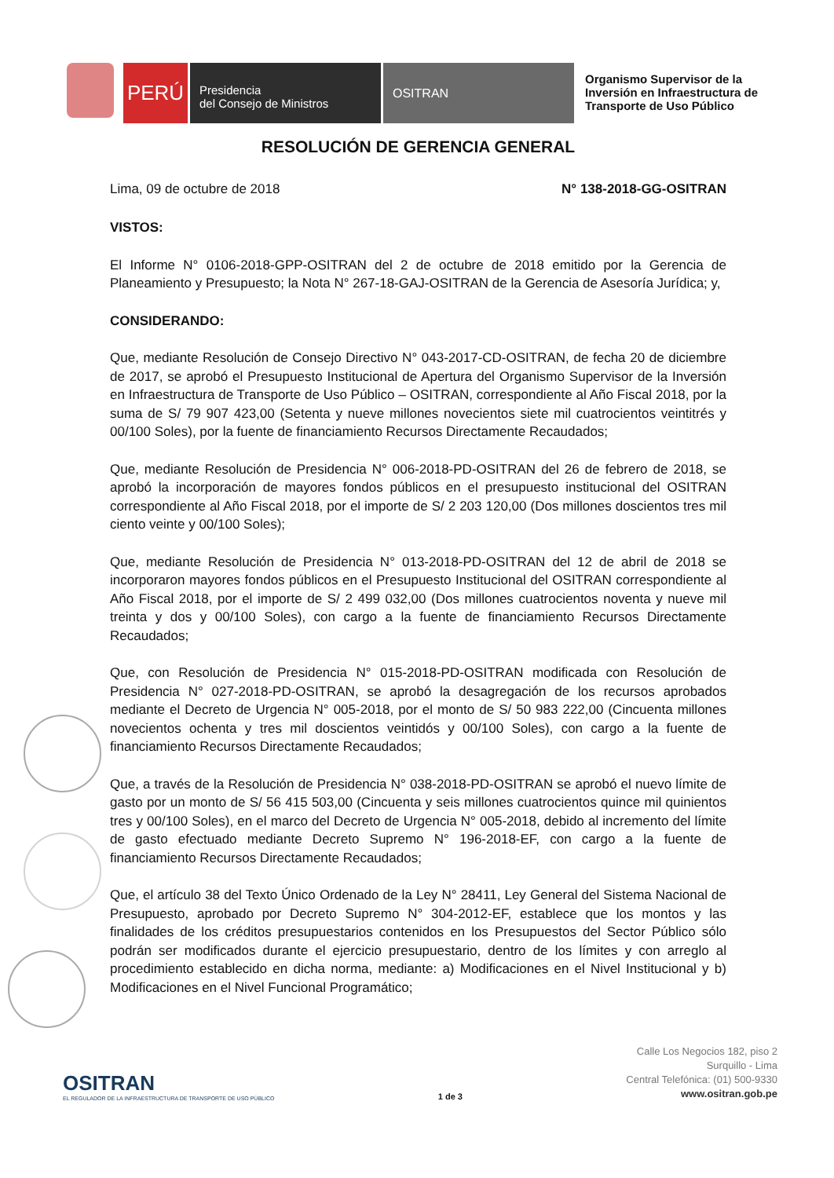PERÚ
Presidencia
del Consejo de Ministros
OSITRAN
Organismo Supervisor de la Inversión en Infraestructura de Transporte de Uso Público
RESOLUCIÓN DE GERENCIA GENERAL
Lima, 09 de octubre de 2018 N° 138-2018-GG-OSITRAN
VISTOS:
El Informe N° 0106-2018-GPP-OSITRAN del 2 de octubre de 2018 emitido por la Gerencia de Planeamiento y Presupuesto; la Nota N° 267-18-GAJ-OSITRAN de la Gerencia de Asesoría Jurídica; y,
CONSIDERANDO:
Que, mediante Resolución de Consejo Directivo N° 043-2017-CD-OSITRAN, de fecha 20 de diciembre de 2017, se aprobó el Presupuesto Institucional de Apertura del Organismo Supervisor de la Inversión en Infraestructura de Transporte de Uso Público – OSITRAN, correspondiente al Año Fiscal 2018, por la suma de S/ 79 907 423,00 (Setenta y nueve millones novecientos siete mil cuatrocientos veintitrés y 00/100 Soles), por la fuente de financiamiento Recursos Directamente Recaudados;
Que, mediante Resolución de Presidencia N° 006-2018-PD-OSITRAN del 26 de febrero de 2018, se aprobó la incorporación de mayores fondos públicos en el presupuesto institucional del OSITRAN correspondiente al Año Fiscal 2018, por el importe de S/ 2 203 120,00 (Dos millones doscientos tres mil ciento veinte y 00/100 Soles);
Que, mediante Resolución de Presidencia N° 013-2018-PD-OSITRAN del 12 de abril de 2018 se incorporaron mayores fondos públicos en el Presupuesto Institucional del OSITRAN correspondiente al Año Fiscal 2018, por el importe de S/ 2 499 032,00 (Dos millones cuatrocientos noventa y nueve mil treinta y dos y 00/100 Soles), con cargo a la fuente de financiamiento Recursos Directamente Recaudados;
Que, con Resolución de Presidencia N° 015-2018-PD-OSITRAN modificada con Resolución de Presidencia N° 027-2018-PD-OSITRAN, se aprobó la desagregación de los recursos aprobados mediante el Decreto de Urgencia N° 005-2018, por el monto de S/ 50 983 222,00 (Cincuenta millones novecientos ochenta y tres mil doscientos veintidós y 00/100 Soles), con cargo a la fuente de financiamiento Recursos Directamente Recaudados;
Que, a través de la Resolución de Presidencia N° 038-2018-PD-OSITRAN se aprobó el nuevo límite de gasto por un monto de S/ 56 415 503,00 (Cincuenta y seis millones cuatrocientos quince mil quinientos tres y 00/100 Soles), en el marco del Decreto de Urgencia N° 005-2018, debido al incremento del límite de gasto efectuado mediante Decreto Supremo N° 196-2018-EF, con cargo a la fuente de financiamiento Recursos Directamente Recaudados;
Que, el artículo 38 del Texto Único Ordenado de la Ley N° 28411, Ley General del Sistema Nacional de Presupuesto, aprobado por Decreto Supremo N° 304-2012-EF, establece que los montos y las finalidades de los créditos presupuestarios contenidos en los Presupuestos del Sector Público sólo podrán ser modificados durante el ejercicio presupuestario, dentro de los límites y con arreglo al procedimiento establecido en dicha norma, mediante: a) Modificaciones en el Nivel Institucional y b) Modificaciones en el Nivel Funcional Programático;
OSITRAN
EL REGULADOR DE LA INFRAESTRUCTURA DE TRANSPORTE DE USO PÚBLICO
1 de 3
Calle Los Negocios 182, piso 2
Surquillo - Lima
Central Telefónica: (01) 500-9330
www.ositran.gob.pe